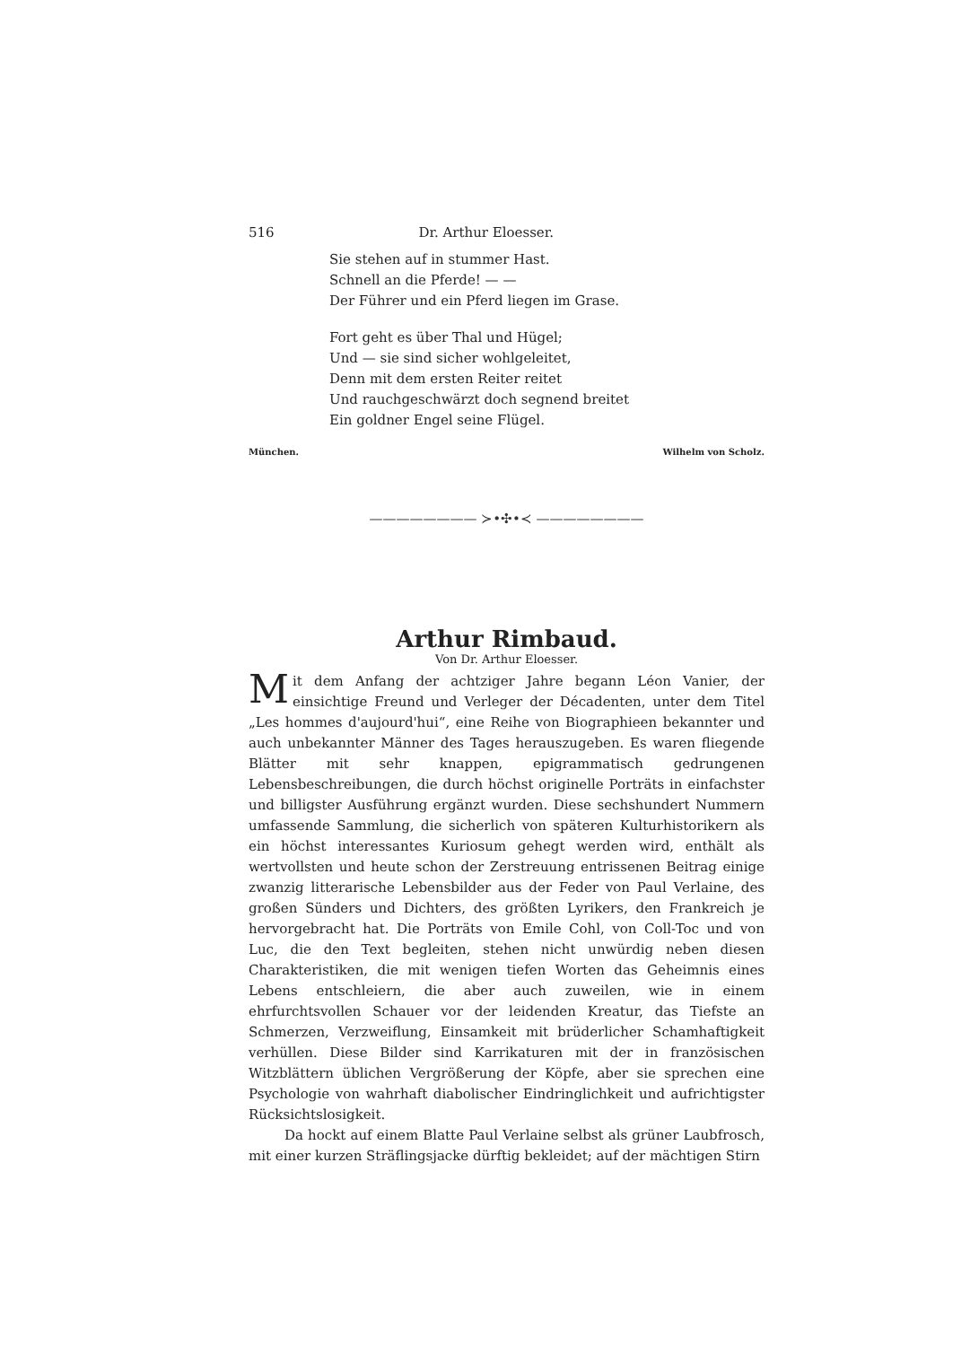516 Dr. Arthur Eloesser.
Sie stehen auf in stummer Hast.
Schnell an die Pferde! — —
Der Führer und ein Pferd liegen im Grase.
Fort geht es über Thal und Hügel;
Und — sie sind sicher wohlgeleitet,
Denn mit dem ersten Reiter reitet
Und rauchgeschwärzt doch segnend breitet
Ein goldner Engel seine Flügel.
München. Wilhelm von Scholz.
———————— ≻•✣•≺ ————————
Arthur Rimbaud.
Von Dr. Arthur Eloesser.
Mit dem Anfang der achtziger Jahre begann Léon Vanier, der einsichtige Freund und Verleger der Décadenten, unter dem Titel „Les hommes d'aujourd'hui“, eine Reihe von Biographieen bekannter und auch unbekannter Männer des Tages herauszugeben. Es waren fliegende Blätter mit sehr knappen, epigrammatisch gedrungenen Lebensbeschreibungen, die durch höchst originelle Porträts in einfachster und billigster Ausführung ergänzt wurden. Diese sechshundert Nummern umfassende Sammlung, die sicherlich von späteren Kulturhistorikern als ein höchst interessantes Kuriosum gehegt werden wird, enthält als wertvollsten und heute schon der Zerstreuung entrissenen Beitrag einige zwanzig litterarische Lebensbilder aus der Feder von Paul Verlaine, des großen Sünders und Dichters, des größten Lyrikers, den Frankreich je hervorgebracht hat. Die Porträts von Emile Cohl, von Coll-Toc und von Luc, die den Text begleiten, stehen nicht unwürdig neben diesen Charakteristiken, die mit wenigen tiefen Worten das Geheimnis eines Lebens entschleiern, die aber auch zuweilen, wie in einem ehrfurchtsvollen Schauer vor der leidenden Kreatur, das Tiefste an Schmerzen, Verzweiflung, Einsamkeit mit brüderlicher Schamhaftigkeit verhüllen. Diese Bilder sind Karrikaturen mit der in französischen Witzblättern üblichen Vergrößerung der Köpfe, aber sie sprechen eine Psychologie von wahrhaft diabolischer Eindringlichkeit und aufrichtigster Rücksichtslosigkeit.
Da hockt auf einem Blatte Paul Verlaine selbst als grüner Laubfrosch, mit einer kurzen Sträflingsjacke dürftig bekleidet; auf der mächtigen Stirn